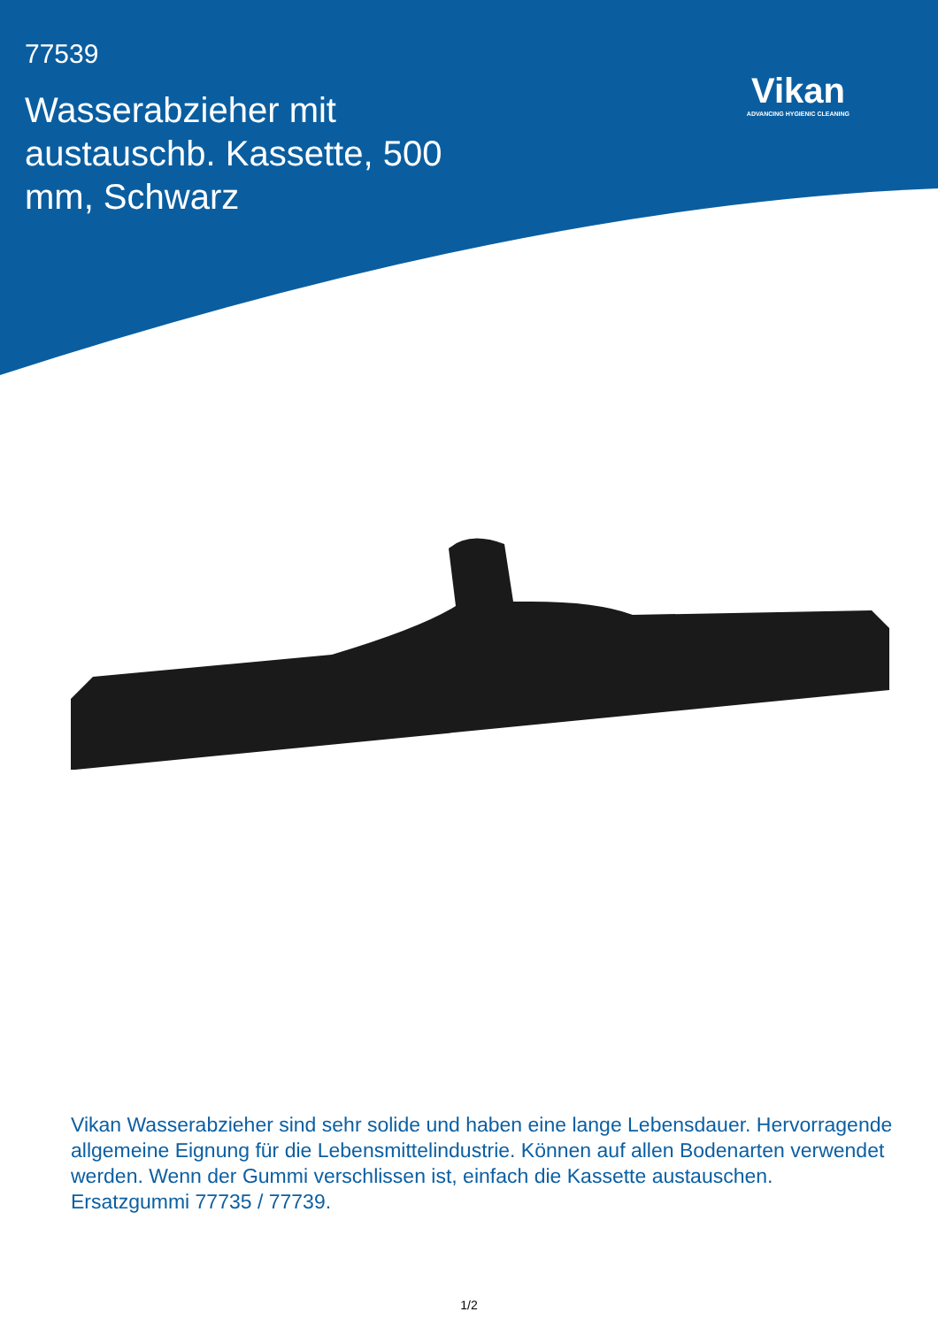77539
Wasserabzieher mit austauschb. Kassette, 500 mm, Schwarz
Vikan
ADVANCING HYGIENIC CLEANING
Vikan Wasserabzieher sind sehr solide und haben eine lange Lebensdauer. Hervorragende allgemeine Eignung für die Lebensmittelindustrie. Können auf allen Bodenarten verwendet werden. Wenn der Gummi verschlissen ist, einfach die Kassette austauschen.
Ersatzgummi 77735 / 77739.
1/2